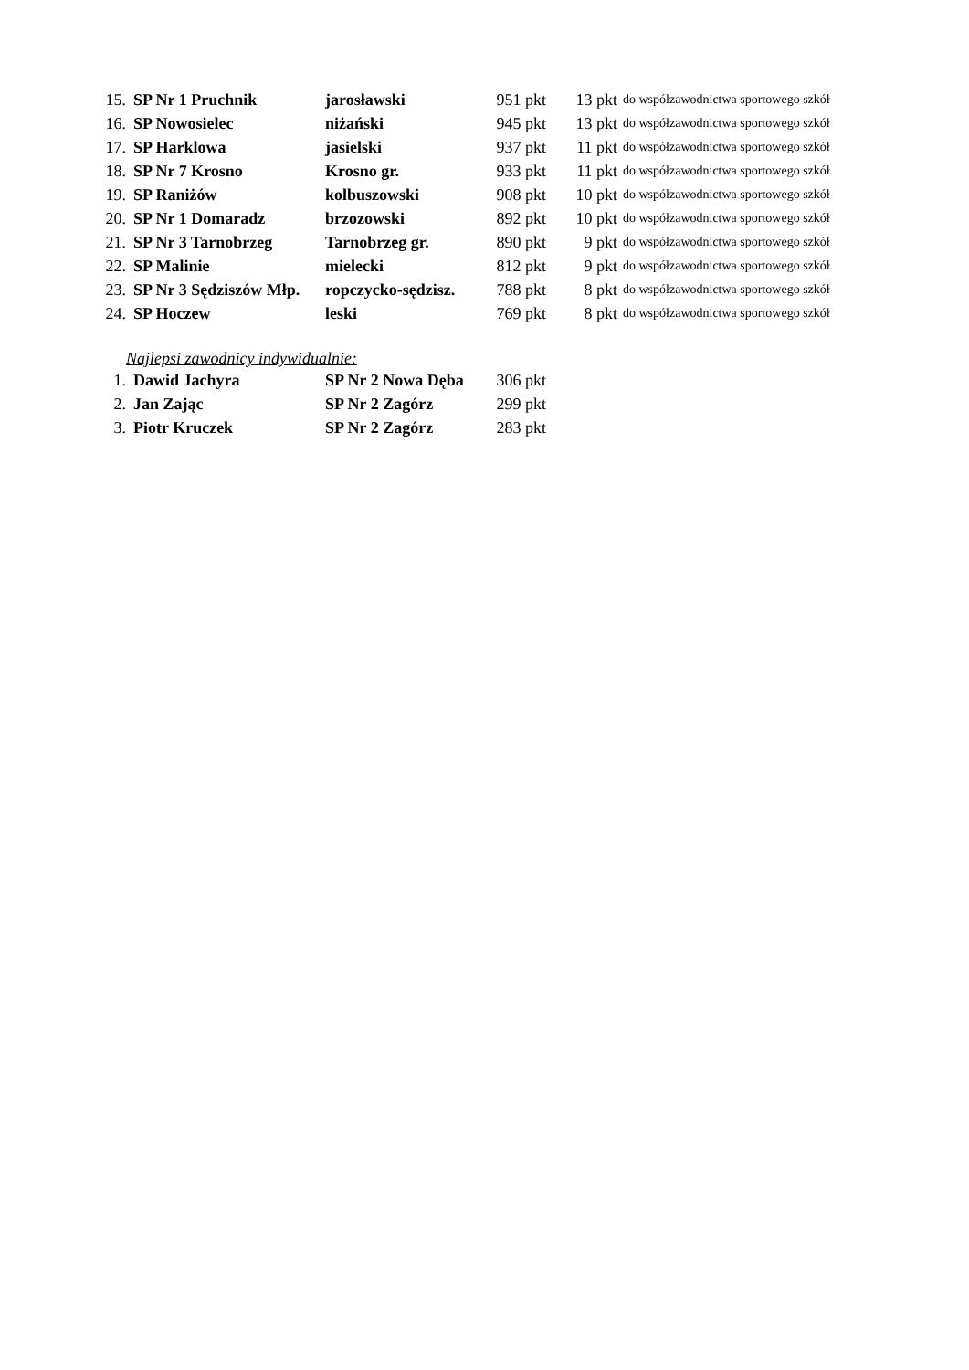| 15. | SP Nr 1 Pruchnik | jarosławski | 951 pkt | 13 pkt | do współzawodnictwa sportowego szkół |
| 16. | SP Nowosielec | niżański | 945 pkt | 13 pkt | do współzawodnictwa sportowego szkół |
| 17. | SP Harklowa | jasielski | 937 pkt | 11 pkt | do współzawodnictwa sportowego szkół |
| 18. | SP Nr 7 Krosno | Krosno gr. | 933 pkt | 11 pkt | do współzawodnictwa sportowego szkół |
| 19. | SP Raniżów | kolbuszowski | 908 pkt | 10 pkt | do współzawodnictwa sportowego szkół |
| 20. | SP Nr 1 Domaradz | brzozowski | 892 pkt | 10 pkt | do współzawodnictwa sportowego szkół |
| 21. | SP Nr 3 Tarnobrzeg | Tarnobrzeg gr. | 890 pkt | 9 pkt | do współzawodnictwa sportowego szkół |
| 22. | SP Malinie | mielecki | 812 pkt | 9 pkt | do współzawodnictwa sportowego szkół |
| 23. | SP Nr 3 Sędziszów Młp. | ropczycko-sędzisz. | 788 pkt | 8 pkt | do współzawodnictwa sportowego szkół |
| 24. | SP Hoczew | leski | 769 pkt | 8 pkt | do współzawodnictwa sportowego szkół |
Najlepsi zawodnicy indywidualnie:
| 1. | Dawid Jachyra | SP Nr 2 Nowa Dęba | 306 pkt |
| 2. | Jan Zając | SP Nr 2 Zagórz | 299 pkt |
| 3. | Piotr Kruczek | SP Nr 2 Zagórz | 283 pkt |